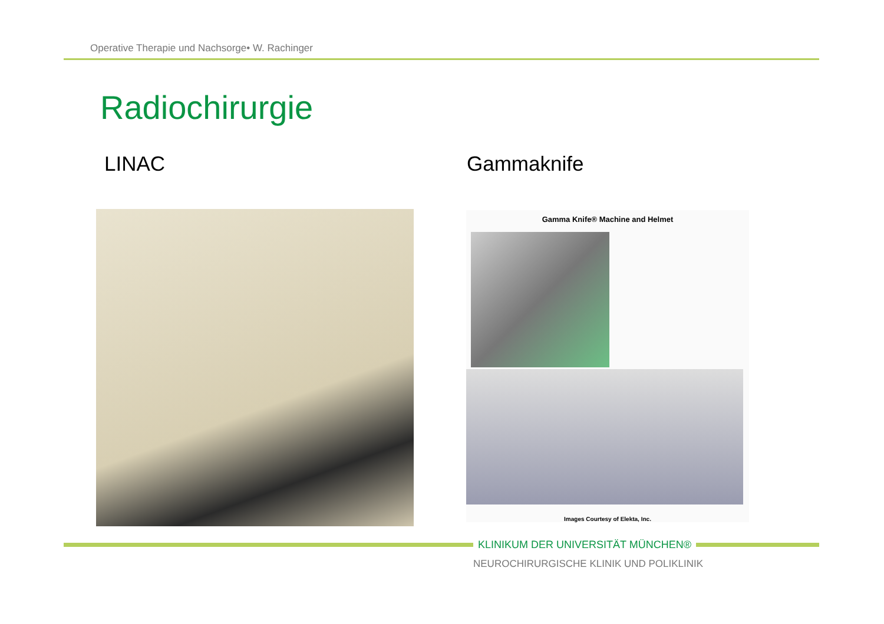Operative Therapie und Nachsorge• W. Rachinger
Radiochirurgie
LINAC Gammaknife
Gamma Knife® Machine and Helmet
Images Courtesy of Elekta, Inc.
KLINIKUM DER UNIVERSITÄT MÜNCHEN®
NEUROCHIRURGISCHE KLINIK UND POLIKLINIK